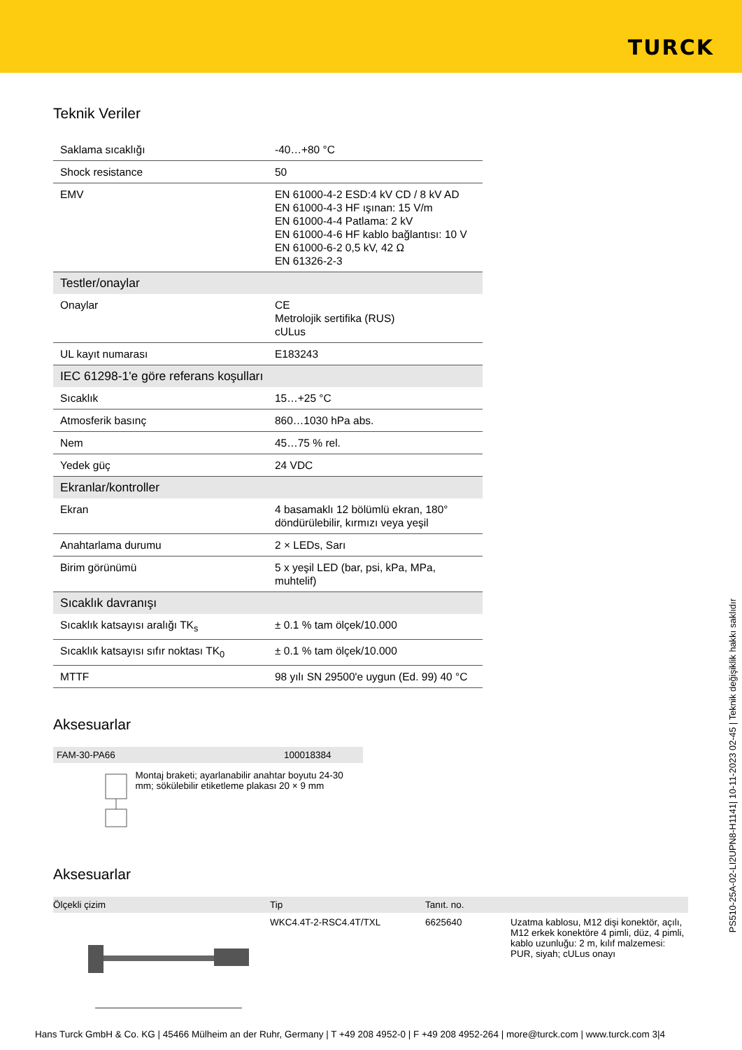TURCK
Teknik Veriler
| Saklama sıcaklığı | -40…+80 °C |
| Shock resistance | 50 |
| EMV | EN 61000-4-2 ESD:4 kV CD / 8 kV AD EN 61000-4-3 HF ışınan: 15 V/m EN 61000-4-4 Patlama: 2 kV EN 61000-4-6 HF kablo bağlantısı: 10 V EN 61000-6-2 0,5 kV, 42 Ω EN 61326-2-3 |
| Testler/onaylar | |
| Onaylar | CE Metrolojik sertifika (RUS) cULus |
| UL kayıt numarası | E183243 |
| IEC 61298-1'e göre referans koşulları | |
| Sıcaklık | 15…+25 °C |
| Atmosferik basınç | 860…1030 hPa abs. |
| Nem | 45…75 % rel. |
| Yedek güç | 24 VDC |
| Ekranlar/kontroller | |
| Ekran | 4 basamaklı 12 bölümlü ekran, 180° döndürülebilir, kırmızı veya yeşil |
| Anahtarlama durumu | 2 × LEDs, Sarı |
| Birim görünümü | 5 x yeşil LED (bar, psi, kPa, MPa, muhtelif) |
| Sıcaklık davranışı | |
| Sıcaklık katsayısı aralığı TK<sub>s</sub> | ± 0.1 % tam ölçek/10.000 |
| Sıcaklık katsayısı sıfır noktası TK<sub>0</sub> | ± 0.1 % tam ölçek/10.000 |
| MTTF | 98 yılı SN 29500'e uygun (Ed. 99) 40 °C |
Aksesuarlar
FAM-30-PA66 100018384
Montaj braketi; ayarlanabilir anahtar boyutu 24-30 mm; sökülebilir etiketleme plakası 20 × 9 mm
Aksesuarlar
| Ölçekli çizim | Tip | Tanıt. no. | |
| --- | --- | --- | --- |
| | WKC4.4T-2-RSC4.4T/TXL | 6625640 | Uzatma kablosu, M12 dişi konektör, açılı, M12 erkek konektöre 4 pimli, düz, 4 pimli, kablo uzunluğu: 2 m, kılıf malzemesi: PUR, siyah; cULus onayı |
PS510-25A-02-LI2UPN8-H1141| 10-11-2023 02-45 | Teknik değişiklik hakkı saklıdır
Hans Turck GmbH & Co. KG | 45466 Mülheim an der Ruhr, Germany | T +49 208 4952-0 | F +49 208 4952-264 | more@turck.com | www.turck.com 3|4